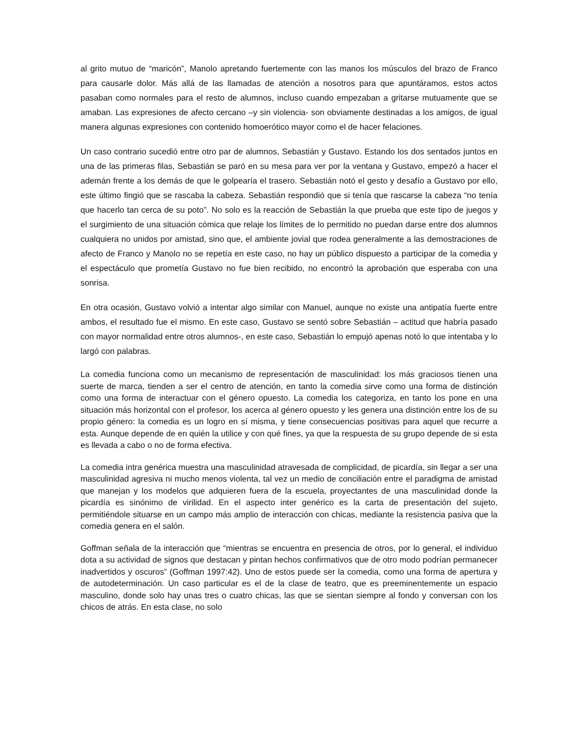al grito mutuo de “maricón”, Manolo apretando fuertemente con las manos los músculos del brazo de Franco para causarle dolor. Más allá de las llamadas de atención a nosotros para que apuntáramos, estos actos pasaban como normales para el resto de alumnos, incluso cuando empezaban a gritarse mutuamente que se amaban. Las expresiones de afecto cercano –y sin violencia- son obviamente destinadas a los amigos, de igual manera algunas expresiones con contenido homoerótico mayor como el de hacer felaciones.
Un caso contrario sucedió entre otro par de alumnos, Sebastián y Gustavo. Estando los dos sentados juntos en una de las primeras filas, Sebastián se paró en su mesa para ver por la ventana y Gustavo, empezó a hacer el ademán frente a los demás de que le golpearía el trasero. Sebastián notó el gesto y desafío a Gustavo por ello, este último fingió que se rascaba la cabeza. Sebastián respondió que si tenía que rascarse la cabeza “no tenía que hacerlo tan cerca de su poto”. No solo es la reacción de Sebastián la que prueba que este tipo de juegos y el surgimiento de una situación cómica que relaje los límites de lo permitido no puedan darse entre dos alumnos cualquiera no unidos por amistad, sino que, el ambiente jovial que rodea generalmente a las demostraciones de afecto de Franco y Manolo no se repetía en este caso, no hay un público dispuesto a participar de la comedia y el espectáculo que prometía Gustavo no fue bien recibido, no encontró la aprobación que esperaba con una sonrisa.
En otra ocasión, Gustavo volvió a intentar algo similar con Manuel, aunque no existe una antipatía fuerte entre ambos, el resultado fue el mismo. En este caso, Gustavo se sentó sobre Sebastián – actitud que habría pasado con mayor normalidad entre otros alumnos-, en este caso, Sebastián lo empujó apenas notó lo que intentaba y lo largó con palabras.
La comedia funciona como un mecanismo de representación de masculinidad: los más graciosos tienen una suerte de marca, tienden a ser el centro de atención, en tanto la comedia sirve como una forma de distinción como una forma de interactuar con el género opuesto. La comedia los categoriza, en tanto los pone en una situación más horizontal con el profesor, los acerca al género opuesto y les genera una distinción entre los de su propio género: la comedia es un logro en sí misma, y tiene consecuencias positivas para aquel que recurre a esta. Aunque depende de en quién la utilice y con qué fines, ya que la respuesta de su grupo depende de si esta es llevada a cabo o no de forma efectiva.
La comedia intra genérica muestra una masculinidad atravesada de complicidad, de picardía, sin llegar a ser una masculinidad agresiva ni mucho menos violenta, tal vez un medio de conciliación entre el paradigma de amistad que manejan y los modelos que adquieren fuera de la escuela, proyectantes de una masculinidad donde la picardía es sinónimo de virilidad. En el aspecto inter genérico es la carta de presentación del sujeto, permitiéndole situarse en un campo más amplio de interacción con chicas, mediante la resistencia pasiva que la comedia genera en el salón.
Goffman señala de la interacción que “mientras se encuentra en presencia de otros, por lo general, el individuo dota a su actividad de signos que destacan y pintan hechos confirmativos que de otro modo podrían permanecer inadvertidos y oscuros” (Goffman 1997:42). Uno de estos puede ser la comedia, como una forma de apertura y de autodeterminación. Un caso particular es el de la clase de teatro, que es preeminentemente un espacio masculino, donde solo hay unas tres o cuatro chicas, las que se sientan siempre al fondo y conversan con los chicos de atrás. En esta clase, no solo